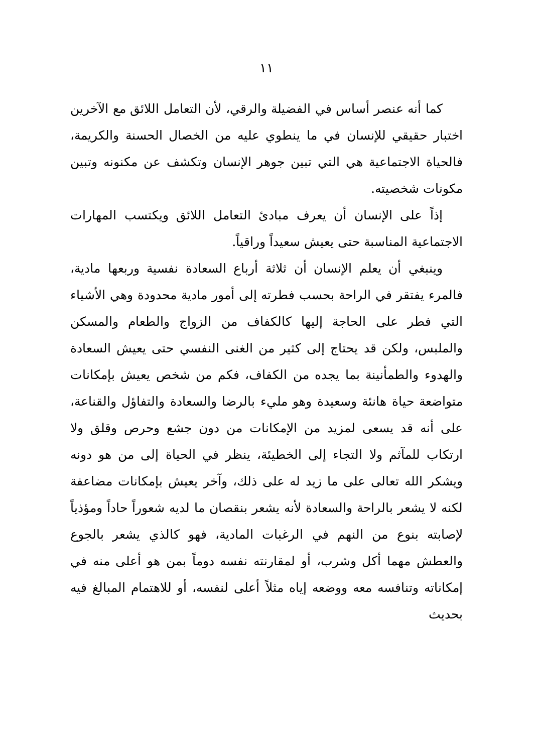١١
كما أنه عنصر أساس في الفضيلة والرقي، لأن التعامل اللائق مع الآخرين اختبار حقيقي للإنسان في ما ينطوي عليه من الخصال الحسنة والكريمة، فالحياة الاجتماعية هي التي تبين جوهر الإنسان وتكشف عن مكنونه وتبين مكونات شخصيته.
إذاً على الإنسان أن يعرف مبادئ التعامل اللائق ويكتسب المهارات الاجتماعية المناسبة حتى يعيش سعيداً وراقياً.
وينبغي أن يعلم الإنسان أن ثلاثة أرباع السعادة نفسية وربعها مادية، فالمرء يفتقر في الراحة بحسب فطرته إلى أمور مادية محدودة وهي الأشياء التي فطر على الحاجة إليها كالكفاف من الزواج والطعام والمسكن والملبس، ولكن قد يحتاج إلى كثير من الغنى النفسي حتى يعيش السعادة والهدوء والطمأنينة بما يجده من الكفاف، فكم من شخص يعيش بإمكانات متواضعة حياة هانئة وسعيدة وهو مليء بالرضا والسعادة والتفاؤل والقناعة، على أنه قد يسعى لمزيد من الإمكانات من دون جشع وحرص وقلق ولا ارتكاب للمآثم ولا التجاء إلى الخطيئة، ينظر في الحياة إلى من هو دونه ويشكر الله تعالى على ما زيد له على ذلك، وآخر يعيش بإمكانات مضاعفة لكنه لا يشعر بالراحة والسعادة لأنه يشعر بنقصان ما لديه شعوراً حاداً ومؤذياً لإصابته بنوع من النهم في الرغبات المادية، فهو كالذي يشعر بالجوع والعطش مهما أكل وشرب، أو لمقارنته نفسه دوماً بمن هو أعلى منه في إمكاناته وتنافسه معه ووضعه إياه مثلاً أعلى لنفسه، أو للاهتمام المبالغ فيه بحديث